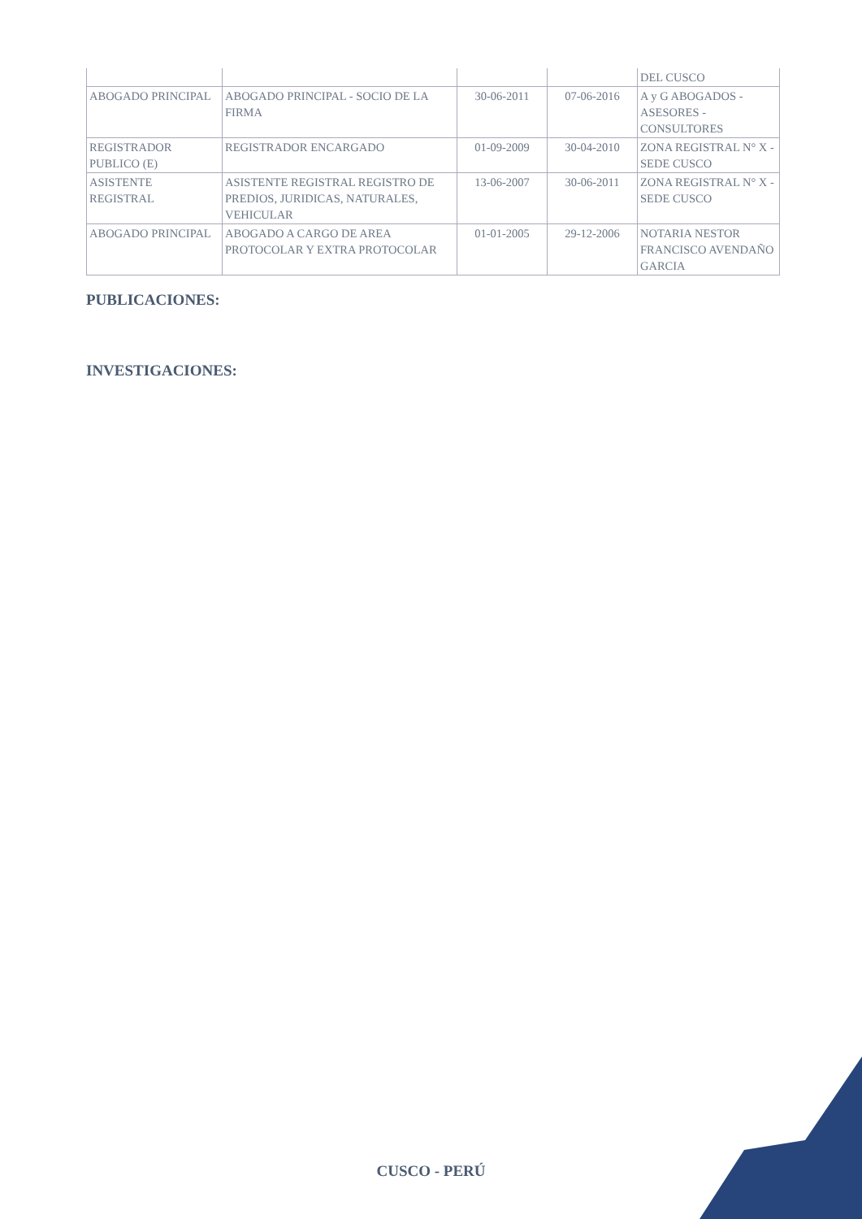| | | | | DEL CUSCO |
| ABOGADO PRINCIPAL | ABOGADO PRINCIPAL - SOCIO DE LA FIRMA | 30-06-2011 | 07-06-2016 | A y G ABOGADOS - ASESORES - CONSULTORES |
| REGISTRADOR PUBLICO (E) | REGISTRADOR ENCARGADO | 01-09-2009 | 30-04-2010 | ZONA REGISTRAL N° X - SEDE CUSCO |
| ASISTENTE REGISTRAL | ASISTENTE REGISTRAL REGISTRO DE PREDIOS, JURIDICAS, NATURALES, VEHICULAR | 13-06-2007 | 30-06-2011 | ZONA REGISTRAL N° X - SEDE CUSCO |
| ABOGADO PRINCIPAL | ABOGADO A CARGO DE AREA PROTOCOLAR Y EXTRA PROTOCOLAR | 01-01-2005 | 29-12-2006 | NOTARIA NESTOR FRANCISCO AVENDAÑO GARCIA |
PUBLICACIONES:
INVESTIGACIONES:
CUSCO - PERÚ